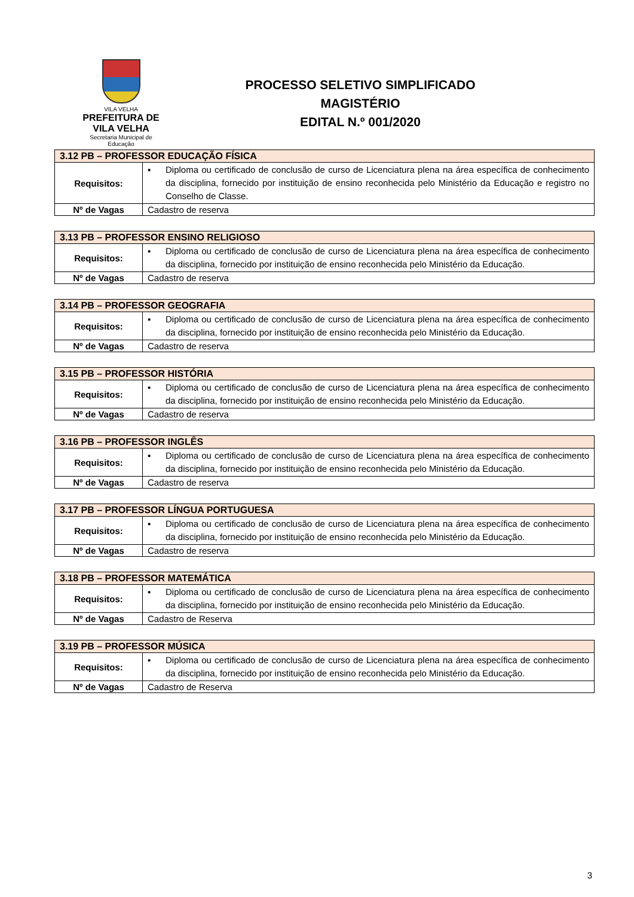VILA VELHA
PREFEITURA DE
VILA VELHA
Secretaria Municipal de Educação
PROCESSO SELETIVO SIMPLIFICADO
MAGISTÉRIO
EDITAL N.º 001/2020
| 3.12 PB – PROFESSOR EDUCAÇÃO FÍSICA | |
| --- | --- |
| Requisitos: | ▪ Diploma ou certificado de conclusão de curso de Licenciatura plena na área específica de conhecimento da disciplina, fornecido por instituição de ensino reconhecida pelo Ministério da Educação e registro no Conselho de Classe. |
| Nº de Vagas | Cadastro de reserva |
| 3.13 PB – PROFESSOR ENSINO RELIGIOSO | |
| --- | --- |
| Requisitos: | ▪ Diploma ou certificado de conclusão de curso de Licenciatura plena na área específica de conhecimento da disciplina, fornecido por instituição de ensino reconhecida pelo Ministério da Educação. |
| Nº de Vagas | Cadastro de reserva |
| 3.14 PB – PROFESSOR GEOGRAFIA | |
| --- | --- |
| Requisitos: | ▪ Diploma ou certificado de conclusão de curso de Licenciatura plena na área específica de conhecimento da disciplina, fornecido por instituição de ensino reconhecida pelo Ministério da Educação. |
| Nº de Vagas | Cadastro de reserva |
| 3.15 PB – PROFESSOR HISTÓRIA | |
| --- | --- |
| Requisitos: | ▪ Diploma ou certificado de conclusão de curso de Licenciatura plena na área específica de conhecimento da disciplina, fornecido por instituição de ensino reconhecida pelo Ministério da Educação. |
| Nº de Vagas | Cadastro de reserva |
| 3.16 PB – PROFESSOR INGLÊS | |
| --- | --- |
| Requisitos: | ▪ Diploma ou certificado de conclusão de curso de Licenciatura plena na área específica de conhecimento da disciplina, fornecido por instituição de ensino reconhecida pelo Ministério da Educação. |
| Nº de Vagas | Cadastro de reserva |
| 3.17 PB – PROFESSOR LÍNGUA PORTUGUESA | |
| --- | --- |
| Requisitos: | ▪ Diploma ou certificado de conclusão de curso de Licenciatura plena na área específica de conhecimento da disciplina, fornecido por instituição de ensino reconhecida pelo Ministério da Educação. |
| Nº de Vagas | Cadastro de reserva |
| 3.18 PB – PROFESSOR MATEMÁTICA | |
| --- | --- |
| Requisitos: | ▪ Diploma ou certificado de conclusão de curso de Licenciatura plena na área específica de conhecimento da disciplina, fornecido por instituição de ensino reconhecida pelo Ministério da Educação. |
| Nº de Vagas | Cadastro de Reserva |
| 3.19 PB – PROFESSOR MÚSICA | |
| --- | --- |
| Requisitos: | ▪ Diploma ou certificado de conclusão de curso de Licenciatura plena na área específica de conhecimento da disciplina, fornecido por instituição de ensino reconhecida pelo Ministério da Educação. |
| Nº de Vagas | Cadastro de Reserva |
3